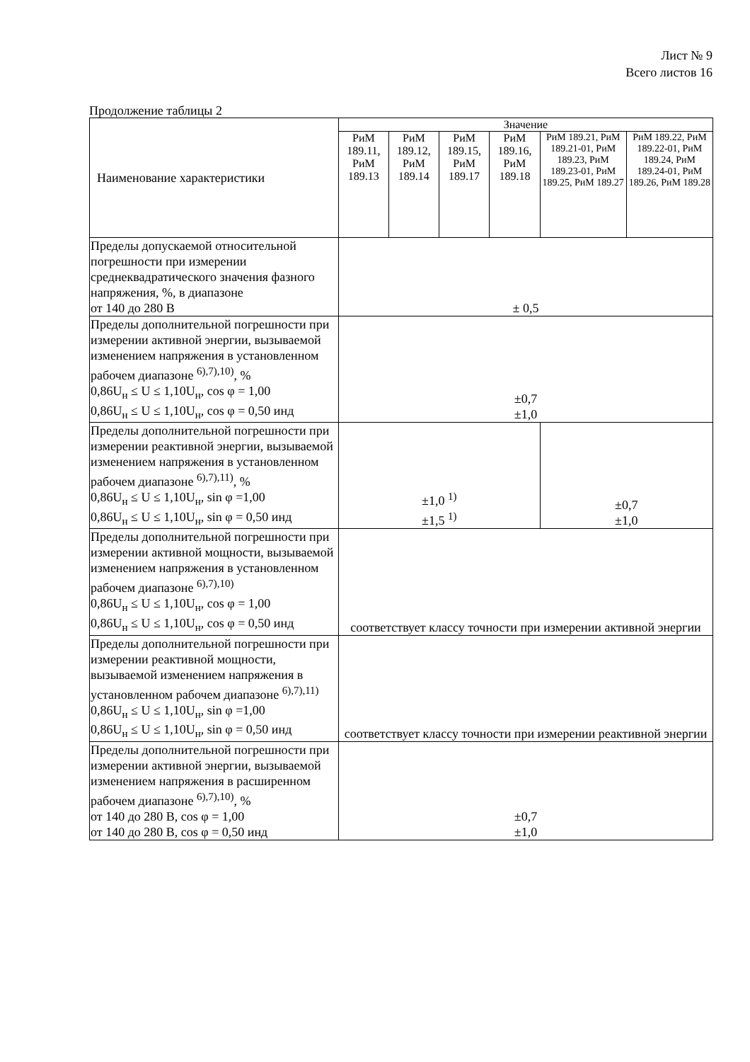Лист № 9
Всего листов 16
Продолжение таблицы 2
| Наименование характеристики | Значение | | | | | |
| --- | --- | --- | --- | --- | --- | --- |
| | РиМ 189.11, РиМ 189.13 | РиМ 189.12, РиМ 189.14 | РиМ 189.15, РиМ 189.17 | РиМ 189.16, РиМ 189.18 | РиМ 189.21, РиМ 189.21-01, РиМ 189.23, РиМ 189.23-01, РиМ 189.25, РиМ 189.27 | РиМ 189.22, РиМ 189.22-01, РиМ 189.24, РиМ 189.24-01, РиМ 189.26, РиМ 189.28 |
| Пределы допускаемой относительной погрешности при измерении среднеквадратического значения фазного напряжения, %, в диапазоне от 140 до 280 В | ± 0,5 | | | | | |
| Пределы дополнительной погрешности при измерении активной энергии, вызываемой изменением напряжения в установленном рабочем диапазоне <sup>6),7),10)</sup>, % 0,86U<sub>н</sub> ≤ U ≤ 1,10U<sub>н</sub>, cos φ = 1,00 0,86U<sub>н</sub> ≤ U ≤ 1,10U<sub>н</sub>, cos φ = 0,50 инд | ±0,7 ±1,0 | | | | | |
| Пределы дополнительной погрешности при измерении реактивной энергии, вызываемой изменением напряжения в установленном рабочем диапазоне <sup>6),7),11)</sup>, % 0,86U<sub>н</sub> ≤ U ≤ 1,10U<sub>н</sub>, sin φ =1,00 0,86U<sub>н</sub> ≤ U ≤ 1,10U<sub>н</sub>, sin φ = 0,50 инд | ±1,0 <sup>1)</sup> ±1,5 <sup>1)</sup> | | | | ±0,7 ±1,0 | |
| Пределы дополнительной погрешности при измерении активной мощности, вызываемой изменением напряжения в установленном рабочем диапазоне <sup>6),7),10)</sup> 0,86U<sub>н</sub> ≤ U ≤ 1,10U<sub>н</sub>, cos φ = 1,00 0,86U<sub>н</sub> ≤ U ≤ 1,10U<sub>н</sub>, cos φ = 0,50 инд | соответствует классу точности при измерении активной энергии | | | | | |
| Пределы дополнительной погрешности при измерении реактивной мощности, вызываемой изменением напряжения в установленном рабочем диапазоне <sup>6),7),11)</sup> 0,86U<sub>н</sub> ≤ U ≤ 1,10U<sub>н</sub>, sin φ =1,00 0,86U<sub>н</sub> ≤ U ≤ 1,10U<sub>н</sub>, sin φ = 0,50 инд | соответствует классу точности при измерении реактивной энергии | | | | | |
| Пределы дополнительной погрешности при измерении активной энергии, вызываемой изменением напряжения в расширенном рабочем диапазоне <sup>6),7),10)</sup>, % от 140 до 280 В, cos φ = 1,00 от 140 до 280 В, cos φ = 0,50 инд | ±0,7 ±1,0 | | | | | |